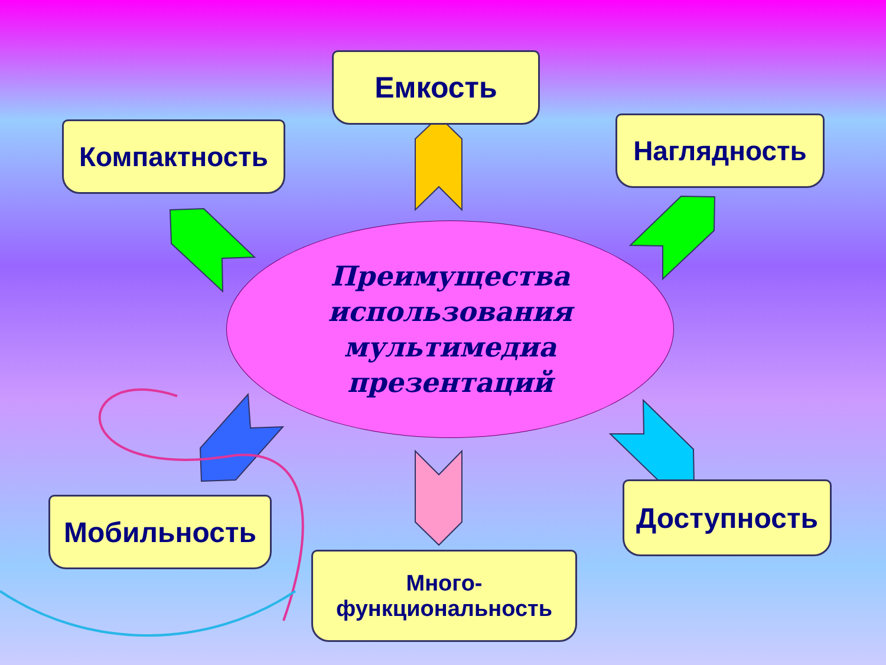Емкость
Компактность Наглядность
Преимущества
использования
мультимедиа
презентаций
Мобильность Доступность
Много-
функциональность